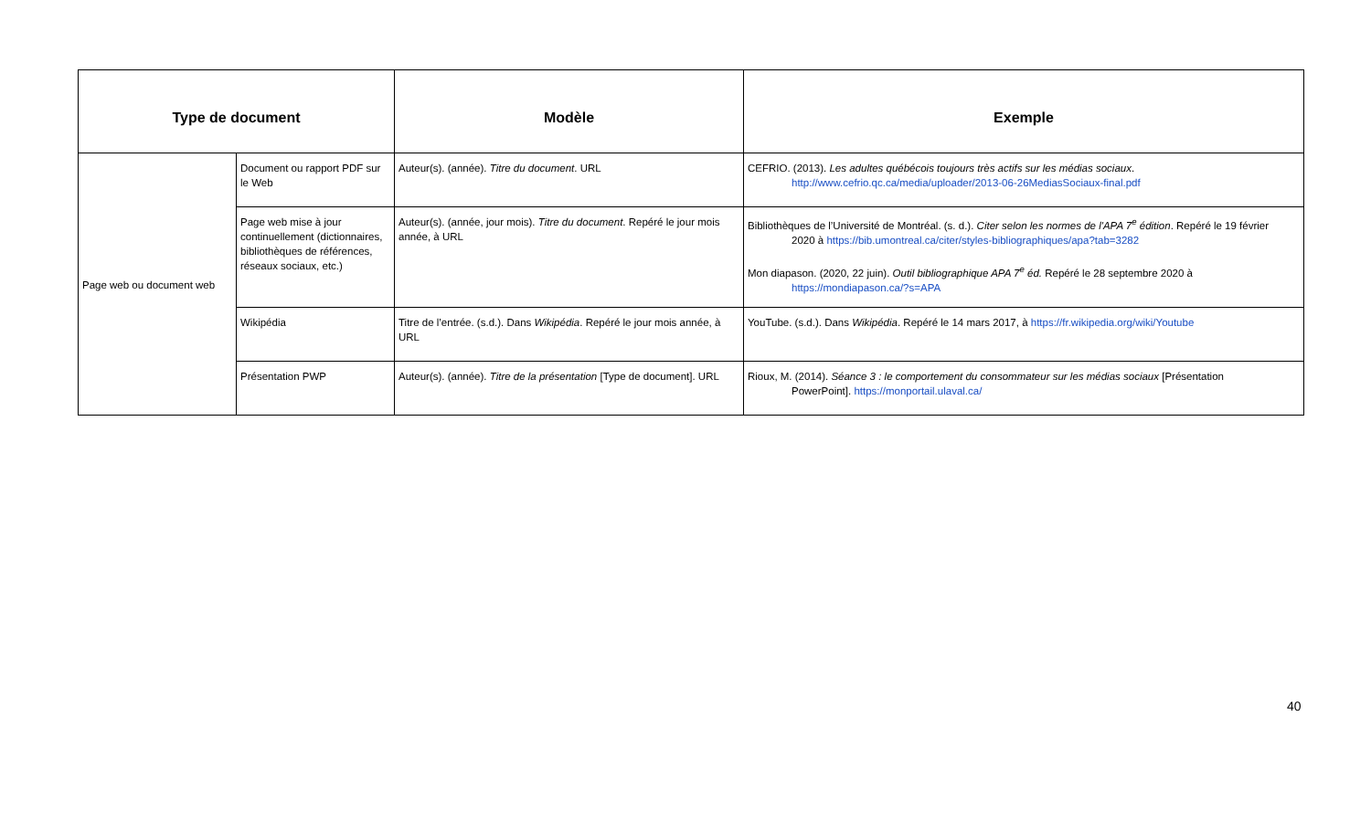| Type de document | | Modèle | Exemple |
| --- | --- | --- | --- |
| Page web ou document web | Document ou rapport PDF sur le Web | Auteur(s). (année). Titre du document . URL | CEFRIO. (2013). Les adultes québécois toujours très actifs sur les médias sociaux . http://www.cefrio.qc.ca/media/uploader/2013-06-26MediasSociaux-final.pdf |
| | Page web mise à jour continuellement (dictionnaires, bibliothèques de références, réseaux sociaux, etc.) | Auteur(s). (année, jour mois). Titre du document . Repéré le jour mois année, à URL | Bibliothèques de l’Université de Montréal. (s. d.). Citer selon les normes de l'APA 7<sup>e</sup> édition . Repéré le 19 février 2020 à https://bib.umontreal.ca/citer/styles-bibliographiques/apa?tab=3282 Mon diapason. (2020, 22 juin). Outil bibliographique APA 7<sup>e</sup> éd. Repéré le 28 septembre 2020 à https://mondiapason.ca/?s=APA |
| | Wikipédia | Titre de l’entrée. (s.d.). Dans Wikipédia . Repéré le jour mois année, à URL | YouTube. (s.d.). Dans Wikipédia . Repéré le 14 mars 2017, à https://fr.wikipedia.org/wiki/Youtube |
| | Présentation PWP | Auteur(s). (année). Titre de la présentation [Type de document]. URL | Rioux, M. (2014). Séance 3 : le comportement du consommateur sur les médias sociaux [Présentation PowerPoint]. https://monportail.ulaval.ca/ |
40